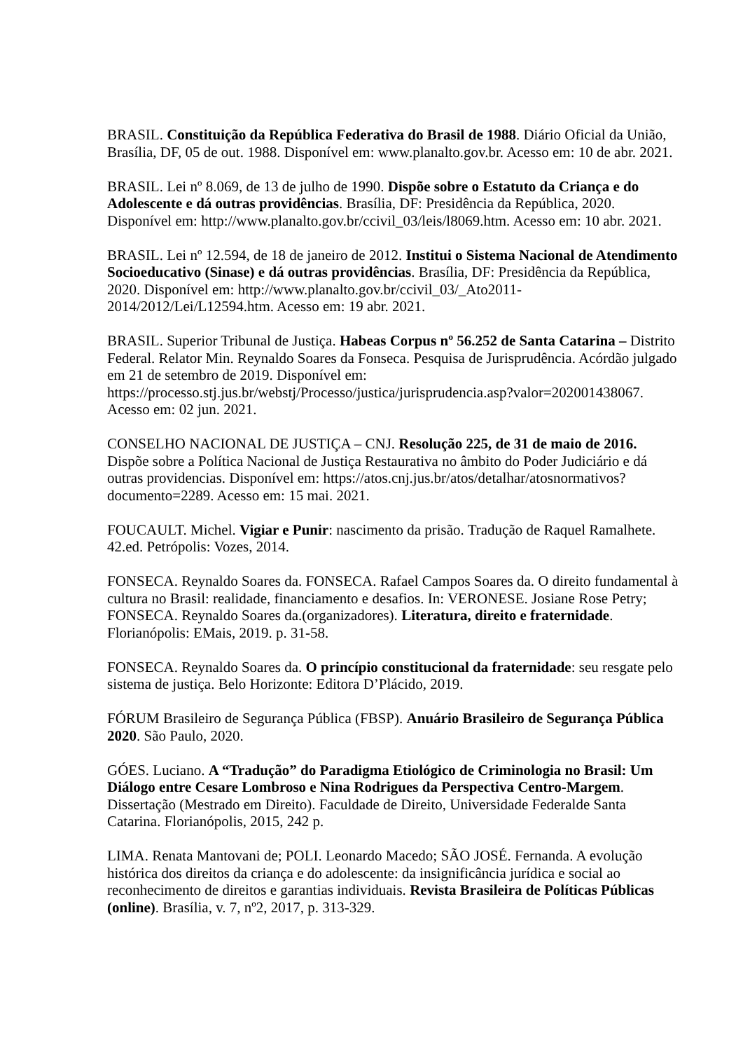BRASIL. Constituição da República Federativa do Brasil de 1988. Diário Oficial da União, Brasília, DF, 05 de out. 1988. Disponível em: www.planalto.gov.br. Acesso em: 10 de abr. 2021.
BRASIL. Lei nº 8.069, de 13 de julho de 1990. Dispõe sobre o Estatuto da Criança e do Adolescente e dá outras providências. Brasília, DF: Presidência da República, 2020. Disponível em: http://www.planalto.gov.br/ccivil_03/leis/l8069.htm. Acesso em: 10 abr. 2021.
BRASIL. Lei nº 12.594, de 18 de janeiro de 2012. Institui o Sistema Nacional de Atendimento Socioeducativo (Sinase) e dá outras providências. Brasília, DF: Presidência da República, 2020. Disponível em: http://www.planalto.gov.br/ccivil_03/_Ato2011-2014/2012/Lei/L12594.htm. Acesso em: 19 abr. 2021.
BRASIL. Superior Tribunal de Justiça. Habeas Corpus nº 56.252 de Santa Catarina – Distrito Federal. Relator Min. Reynaldo Soares da Fonseca. Pesquisa de Jurisprudência. Acórdão julgado em 21 de setembro de 2019. Disponível em: https://processo.stj.jus.br/webstj/Processo/justica/jurisprudencia.asp?valor=202001438067. Acesso em: 02 jun. 2021.
CONSELHO NACIONAL DE JUSTIÇA – CNJ. Resolução 225, de 31 de maio de 2016. Dispõe sobre a Política Nacional de Justiça Restaurativa no âmbito do Poder Judiciário e dá outras providencias. Disponível em: https://atos.cnj.jus.br/atos/detalhar/atosnormativos?documento=2289. Acesso em: 15 mai. 2021.
FOUCAULT. Michel. Vigiar e Punir: nascimento da prisão. Tradução de Raquel Ramalhete. 42.ed. Petrópolis: Vozes, 2014.
FONSECA. Reynaldo Soares da. FONSECA. Rafael Campos Soares da. O direito fundamental à cultura no Brasil: realidade, financiamento e desafios. In: VERONESE. Josiane Rose Petry; FONSECA. Reynaldo Soares da.(organizadores). Literatura, direito e fraternidade. Florianópolis: EMais, 2019. p. 31-58.
FONSECA. Reynaldo Soares da. O princípio constitucional da fraternidade: seu resgate pelo sistema de justiça. Belo Horizonte: Editora D’Plácido, 2019.
FÓRUM Brasileiro de Segurança Pública (FBSP). Anuário Brasileiro de Segurança Pública 2020. São Paulo, 2020.
GÓES. Luciano. A “Tradução” do Paradigma Etiológico de Criminologia no Brasil: Um Diálogo entre Cesare Lombroso e Nina Rodrigues da Perspectiva Centro-Margem. Dissertação (Mestrado em Direito). Faculdade de Direito, Universidade Federalde Santa Catarina. Florianópolis, 2015, 242 p.
LIMA. Renata Mantovani de; POLI. Leonardo Macedo; SÃO JOSÉ. Fernanda. A evolução histórica dos direitos da criança e do adolescente: da insignificância jurídica e social ao reconhecimento de direitos e garantias individuais. Revista Brasileira de Políticas Públicas (online). Brasília, v. 7, nº2, 2017, p. 313-329.